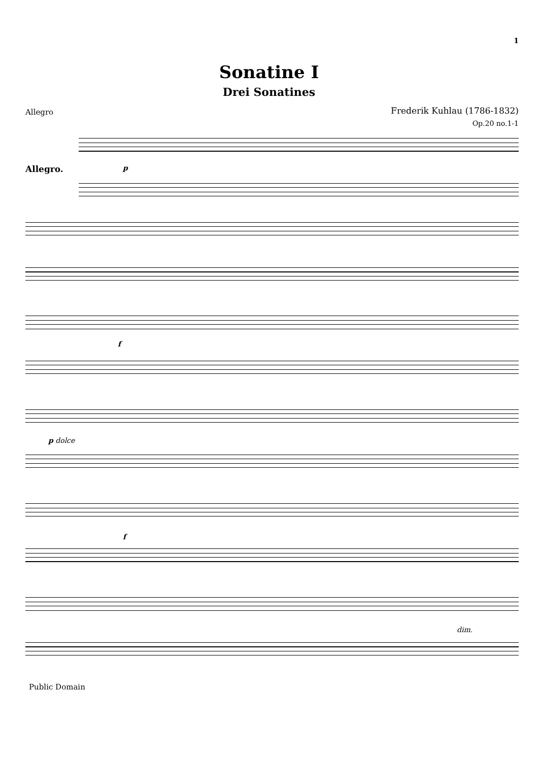1
Sonatine I
Drei Sonatines
Allegro
Frederik Kuhlau (1786-1832)
Op.20 no.1-1
Allegro. p
f
p dolce
f
dim.
Public Domain